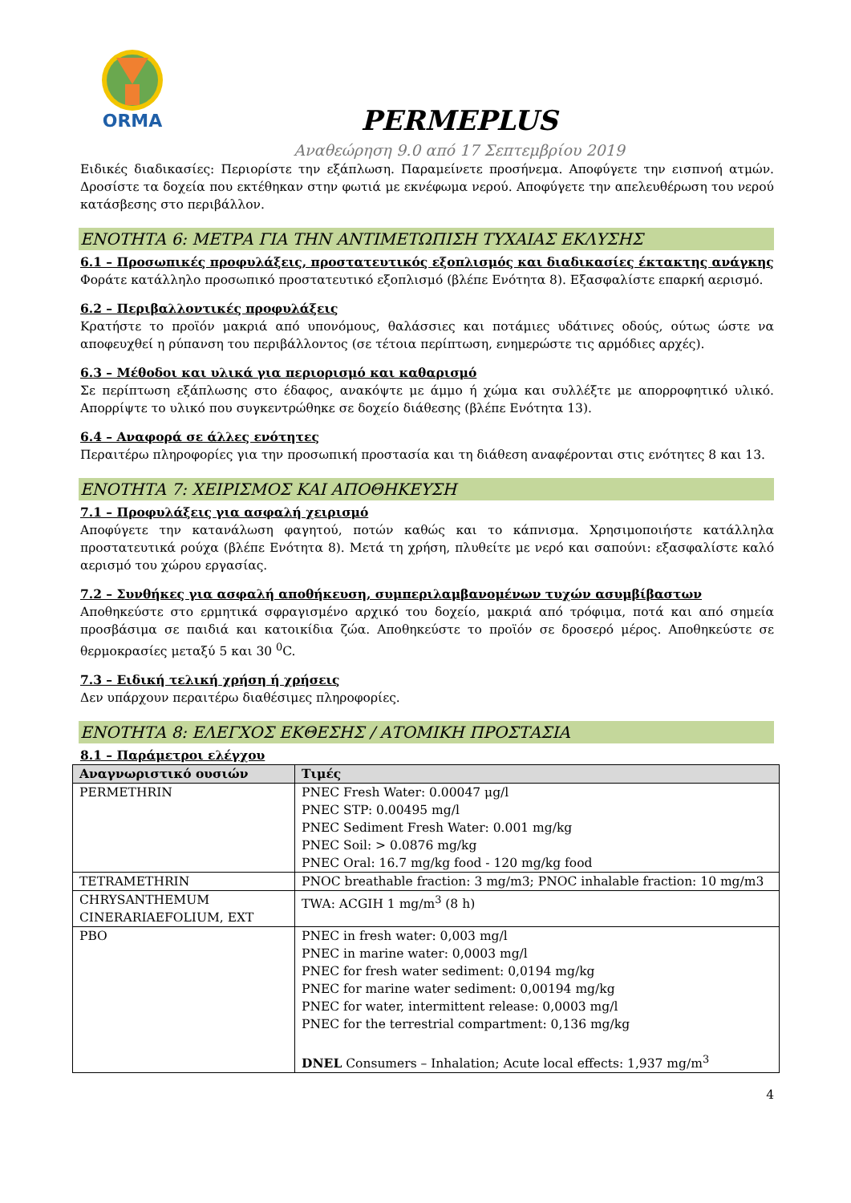ORMA
PERMEPLUS
Αναθεώρηση 9.0 από 17 Σεπτεμβρίου 2019
Ειδικές διαδικασίες: Περιορίστε την εξάπλωση. Παραμείνετε προσήνεμα. Αποφύγετε την εισπνοή ατμών. Δροσίστε τα δοχεία που εκτέθηκαν στην φωτιά με εκνέφωμα νερού. Αποφύγετε την απελευθέρωση του νερού κατάσβεσης στο περιβάλλον.
ΕΝΟΤΗΤΑ 6: ΜΕΤΡΑ ΓΙΑ ΤΗΝ ΑΝΤΙΜΕΤΩΠΙΣΗ ΤΥΧΑΙΑΣ ΕΚΛΥΣΗΣ
6.1 – Προσωπικές προφυλάξεις, προστατευτικός εξοπλισμός και διαδικασίες έκτακτης ανάγκης
Φοράτε κατάλληλο προσωπικό προστατευτικό εξοπλισμό (βλέπε Ενότητα 8). Εξασφαλίστε επαρκή αερισμό.
6.2 – Περιβαλλοντικές προφυλάξεις
Κρατήστε το προϊόν μακριά από υπονόμους, θαλάσσιες και ποτάμιες υδάτινες οδούς, ούτως ώστε να αποφευχθεί η ρύπανση του περιβάλλοντος (σε τέτοια περίπτωση, ενημερώστε τις αρμόδιες αρχές).
6.3 – Μέθοδοι και υλικά για περιορισμό και καθαρισμό
Σε περίπτωση εξάπλωσης στο έδαφος, ανακόψτε με άμμο ή χώμα και συλλέξτε με απορροφητικό υλικό. Απορρίψτε το υλικό που συγκεντρώθηκε σε δοχείο διάθεσης (βλέπε Ενότητα 13).
6.4 – Αναφορά σε άλλες ενότητες
Περαιτέρω πληροφορίες για την προσωπική προστασία και τη διάθεση αναφέρονται στις ενότητες 8 και 13.
ΕΝΟΤΗΤΑ 7: ΧΕΙΡΙΣΜΟΣ ΚΑΙ ΑΠΟΘΗΚΕΥΣΗ
7.1 – Προφυλάξεις για ασφαλή χειρισμό
Αποφύγετε την κατανάλωση φαγητού, ποτών καθώς και το κάπνισμα. Χρησιμοποιήστε κατάλληλα προστατευτικά ρούχα (βλέπε Ενότητα 8). Μετά τη χρήση, πλυθείτε με νερό και σαπούνι: εξασφαλίστε καλό αερισμό του χώρου εργασίας.
7.2 – Συνθήκες για ασφαλή αποθήκευση, συμπεριλαμβανομένων τυχών ασυμβίβαστων
Αποθηκεύστε στο ερμητικά σφραγισμένο αρχικό του δοχείο, μακριά από τρόφιμα, ποτά και από σημεία προσβάσιμα σε παιδιά και κατοικίδια ζώα. Αποθηκεύστε το προϊόν σε δροσερό μέρος. Αποθηκεύστε σε θερμοκρασίες μεταξύ 5 και 30 <sup>0</sup>C.
7.3 – Ειδική τελική χρήση ή χρήσεις
Δεν υπάρχουν περαιτέρω διαθέσιμες πληροφορίες.
ΕΝΟΤΗΤΑ 8: ΕΛΕΓΧΟΣ ΕΚΘΕΣΗΣ / ΑΤΟΜΙΚΗ ΠΡΟΣΤΑΣΙΑ
8.1 – Παράμετροι ελέγχου
| Αναγνωριστικό ουσιών | Τιμές |
| --- | --- |
| PERMETHRIN | PNEC Fresh Water: 0.00047 μg/l PNEC STP: 0.00495 mg/l PNEC Sediment Fresh Water: 0.001 mg/kg PNEC Soil: > 0.0876 mg/kg PNEC Oral: 16.7 mg/kg food - 120 mg/kg food |
| TETRAMETHRIN | PNOC breathable fraction: 3 mg/m3; PNOC inhalable fraction: 10 mg/m3 |
| CHRYSANTHEMUM CINERARIAEFOLIUM, EXT | TWA: ACGIH 1 mg/m<sup>3</sup> (8 h) |
| PBO | PNEC in fresh water: 0,003 mg/l PNEC in marine water: 0,0003 mg/l PNEC for fresh water sediment: 0,0194 mg/kg PNEC for marine water sediment: 0,00194 mg/kg PNEC for water, intermittent release: 0,0003 mg/l PNEC for the terrestrial compartment: 0,136 mg/kg DNEL Consumers – Inhalation; Acute local effects: 1,937 mg/m<sup>3</sup> |
4